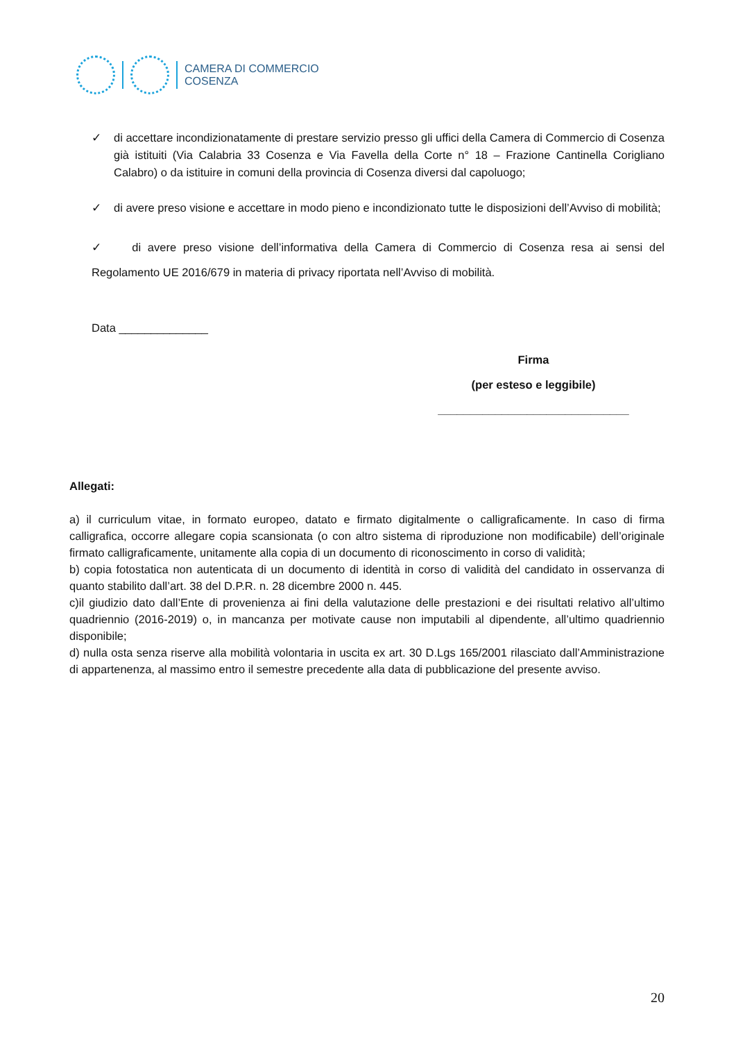CAMERA DI COMMERCIO
COSENZA
✓ di accettare incondizionatamente di prestare servizio presso gli uffici della Camera di Commercio di Cosenza già istituiti (Via Calabria 33 Cosenza e Via Favella della Corte n° 18 – Frazione Cantinella Corigliano Calabro) o da istituire in comuni della provincia di Cosenza diversi dal capoluogo;
✓ di avere preso visione e accettare in modo pieno e incondizionato tutte le disposizioni dell’Avviso di mobilità;
✓ di avere preso visione dell’informativa della Camera di Commercio di Cosenza resa ai sensi del Regolamento UE 2016/679 in materia di privacy riportata nell’Avviso di mobilità.
Data ______________
Firma
(per esteso e leggibile)
______________________________
Allegati:
a) il curriculum vitae, in formato europeo, datato e firmato digitalmente o calligraficamente. In caso di firma calligrafica, occorre allegare copia scansionata (o con altro sistema di riproduzione non modificabile) dell’originale firmato calligraficamente, unitamente alla copia di un documento di riconoscimento in corso di validità;
b) copia fotostatica non autenticata di un documento di identità in corso di validità del candidato in osservanza di quanto stabilito dall’art. 38 del D.P.R. n. 28 dicembre 2000 n. 445.
c)il giudizio dato dall’Ente di provenienza ai fini della valutazione delle prestazioni e dei risultati relativo all’ultimo quadriennio (2016-2019) o, in mancanza per motivate cause non imputabili al dipendente, all’ultimo quadriennio disponibile;
d) nulla osta senza riserve alla mobilità volontaria in uscita ex art. 30 D.Lgs 165/2001 rilasciato dall’Amministrazione di appartenenza, al massimo entro il semestre precedente alla data di pubblicazione del presente avviso.
20